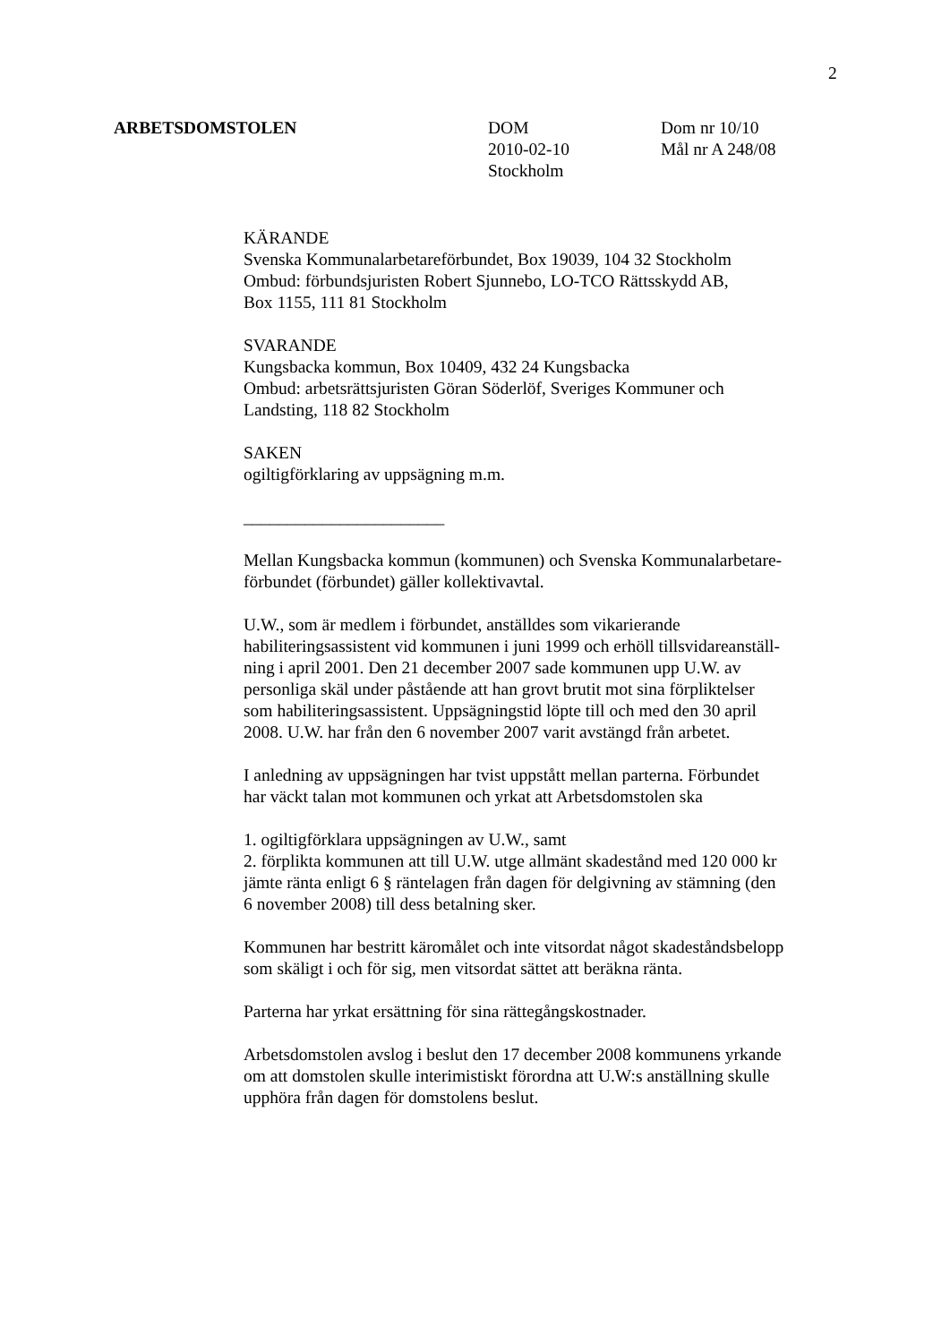2
ARBETSDOMSTOLEN DOM
2010-02-10
Stockholm
Dom nr 10/10
Mål nr A 248/08
KÄRANDE
Svenska Kommunalarbetareförbundet, Box 19039, 104 32 Stockholm
Ombud: förbundsjuristen Robert Sjunnebo, LO-TCO Rättsskydd AB,
Box 1155, 111 81 Stockholm
SVARANDE
Kungsbacka kommun, Box 10409, 432 24 Kungsbacka
Ombud: arbetsrättsjuristen Göran Söderlöf, Sveriges Kommuner och
Landsting, 118 82 Stockholm
SAKEN
ogiltigförklaring av uppsägning m.m.
_______________________
Mellan Kungsbacka kommun (kommunen) och Svenska Kommunalarbetare-
förbundet (förbundet) gäller kollektivavtal.
U.W., som är medlem i förbundet, anställdes som vikarierande
habiliteringsassistent vid kommunen i juni 1999 och erhöll tillsvidareanställ-
ning i april 2001. Den 21 december 2007 sade kommunen upp U.W. av
personliga skäl under påstående att han grovt brutit mot sina förpliktelser
som habiliteringsassistent. Uppsägningstid löpte till och med den 30 april
2008. U.W. har från den 6 november 2007 varit avstängd från arbetet.
I anledning av uppsägningen har tvist uppstått mellan parterna. Förbundet
har väckt talan mot kommunen och yrkat att Arbetsdomstolen ska
1. ogiltigförklara uppsägningen av U.W., samt
2. förplikta kommunen att till U.W. utge allmänt skadestånd med 120 000 kr
jämte ränta enligt 6 § räntelagen från dagen för delgivning av stämning (den
6 november 2008) till dess betalning sker.
Kommunen har bestritt käromålet och inte vitsordat något skadeståndsbelopp
som skäligt i och för sig, men vitsordat sättet att beräkna ränta.
Parterna har yrkat ersättning för sina rättegångskostnader.
Arbetsdomstolen avslog i beslut den 17 december 2008 kommunens yrkande
om att domstolen skulle interimistiskt förordna att U.W:s anställning skulle
upphöra från dagen för domstolens beslut.